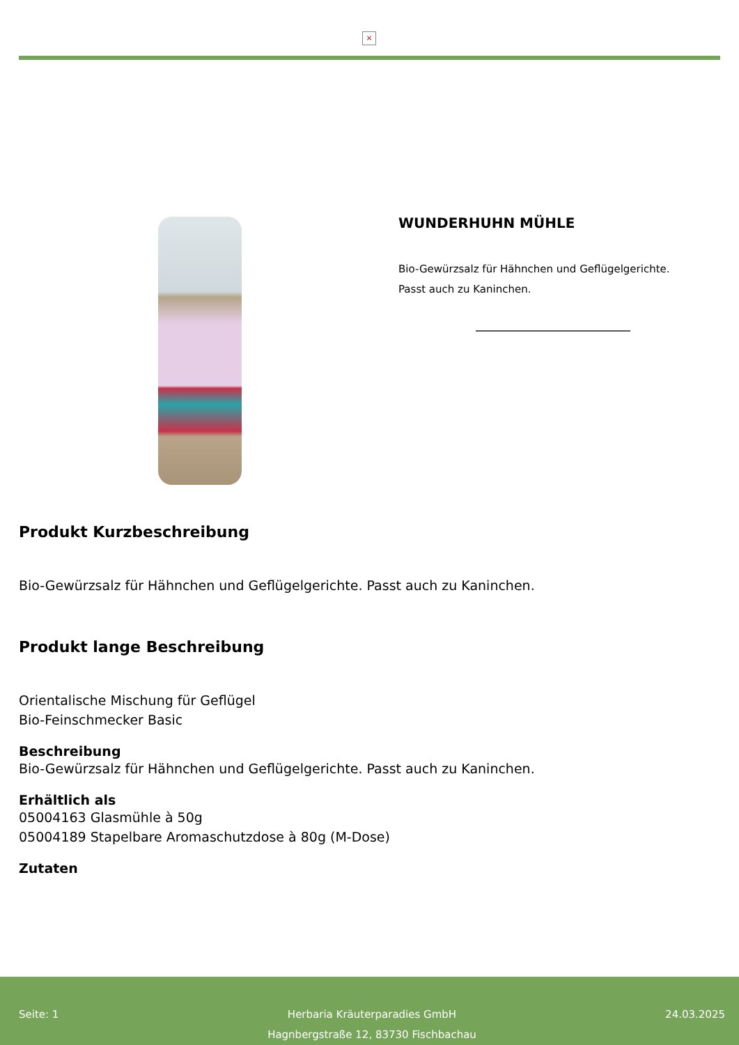×
WUNDERHUHN MÜHLE
Bio-Gewürzsalz für Hähnchen und Geflügelgerichte.
Passt auch zu Kaninchen.
Produkt Kurzbeschreibung
Bio-Gewürzsalz für Hähnchen und Geflügelgerichte. Passt auch zu Kaninchen.
Produkt lange Beschreibung
Orientalische Mischung für Geflügel
Bio-Feinschmecker Basic
Beschreibung
Bio-Gewürzsalz für Hähnchen und Geflügelgerichte. Passt auch zu Kaninchen.
Erhältlich als
05004163 Glasmühle à 50g
05004189 Stapelbare Aromaschutzdose à 80g (M-Dose)
Zutaten
Seite: 1 Herbaria Kräuterparadies GmbH
Hagnbergstraße 12, 83730 Fischbachau
24.03.2025